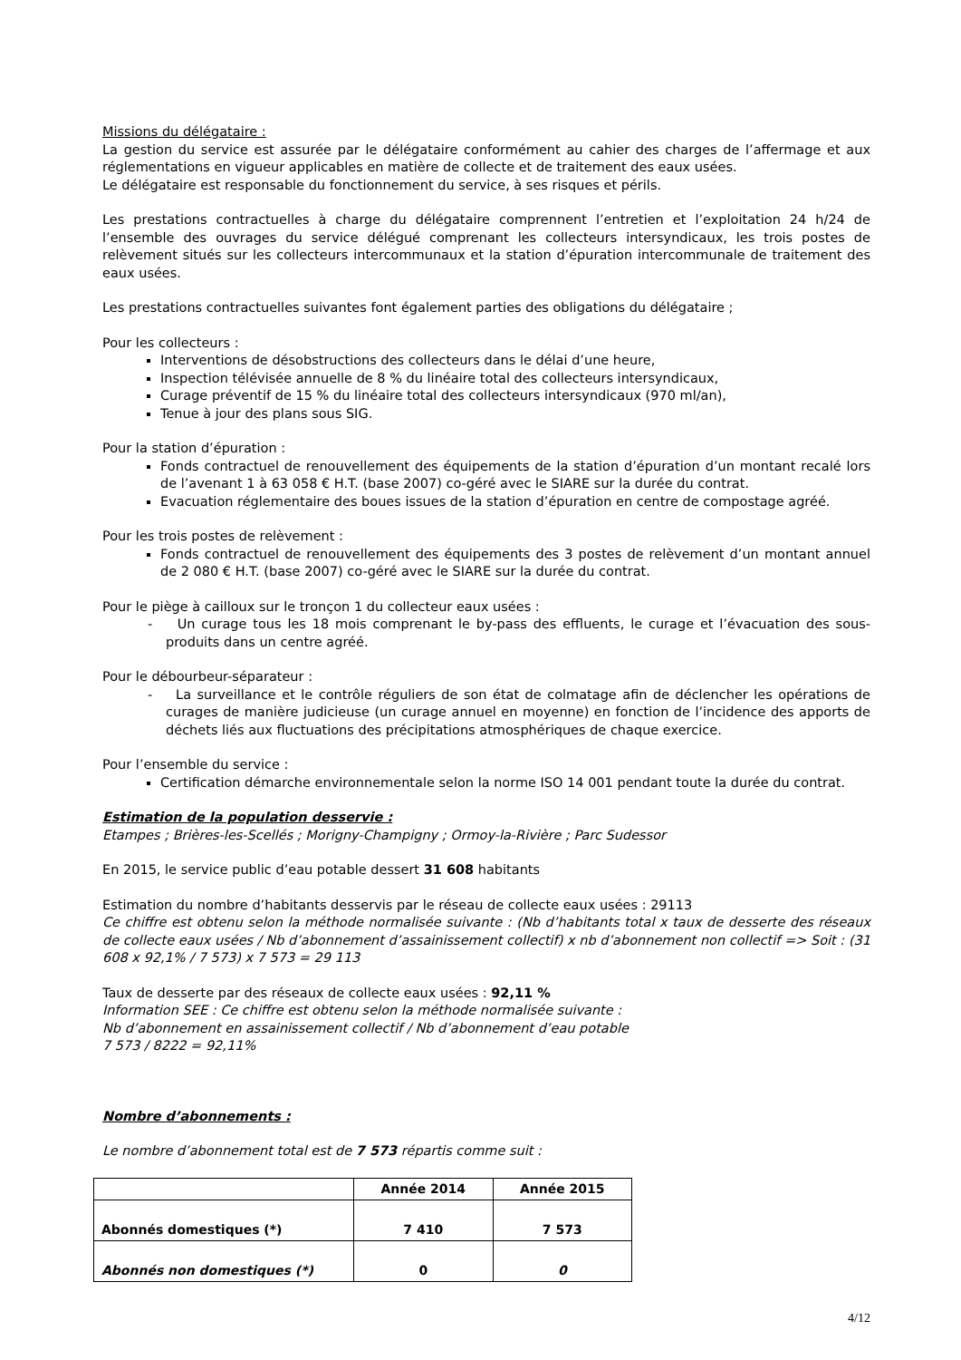Missions du délégataire :
La gestion du service est assurée par le délégataire conformément au cahier des charges de l’affermage et aux réglementations en vigueur applicables en matière de collecte et de traitement des eaux usées.
Le délégataire est responsable du fonctionnement du service, à ses risques et périls.
Les prestations contractuelles à charge du délégataire comprennent l’entretien et l’exploitation 24 h/24 de l’ensemble des ouvrages du service délégué comprenant les collecteurs intersyndicaux, les trois postes de relèvement situés sur les collecteurs intercommunaux et la station d’épuration intercommunale de traitement des eaux usées.
Les prestations contractuelles suivantes font également parties des obligations du délégataire ;
Pour les collecteurs :
Interventions de désobstructions des collecteurs dans le délai d’une heure,
Inspection télévisée annuelle de 8 % du linéaire total des collecteurs intersyndicaux,
Curage préventif de 15 % du linéaire total des collecteurs intersyndicaux (970 ml/an),
Tenue à jour des plans sous SIG.
Pour la station d’épuration :
Fonds contractuel de renouvellement des équipements de la station d’épuration d’un montant recalé lors de l’avenant 1 à 63 058 € H.T. (base 2007) co-géré avec le SIARE sur la durée du contrat.
Evacuation réglementaire des boues issues de la station d’épuration en centre de compostage agréé.
Pour les trois postes de relèvement :
Fonds contractuel de renouvellement des équipements des 3 postes de relèvement d’un montant annuel de 2 080 € H.T. (base 2007) co-géré avec le SIARE sur la durée du contrat.
Pour le piège à cailloux sur le tronçon 1 du collecteur eaux usées :
- Un curage tous les 18 mois comprenant le by-pass des effluents, le curage et l’évacuation des sous-produits dans un centre agréé.
Pour le débourbeur-séparateur :
- La surveillance et le contrôle réguliers de son état de colmatage afin de déclencher les opérations de curages de manière judicieuse (un curage annuel en moyenne) en fonction de l’incidence des apports de déchets liés aux fluctuations des précipitations atmosphériques de chaque exercice.
Pour l’ensemble du service :
Certification démarche environnementale selon la norme ISO 14 001 pendant toute la durée du contrat.
Estimation de la population desservie :
Etampes ; Brières-les-Scellés ; Morigny-Champigny ; Ormoy-la-Rivière ; Parc Sudessor
En 2015, le service public d’eau potable dessert 31 608 habitants
Estimation du nombre d’habitants desservis par le réseau de collecte eaux usées : 29113
Ce chiffre est obtenu selon la méthode normalisée suivante : (Nb d’habitants total x taux de desserte des réseaux de collecte eaux usées / Nb d’abonnement d’assainissement collectif) x nb d’abonnement non collectif => Soit : (31 608 x 92,1% / 7 573) x 7 573 = 29 113
Taux de desserte par des réseaux de collecte eaux usées : 92,11 %
Information SEE : Ce chiffre est obtenu selon la méthode normalisée suivante :
Nb d’abonnement en assainissement collectif / Nb d’abonnement d’eau potable
7 573 / 8222 = 92,11%
Nombre d’abonnements :
Le nombre d’abonnement total est de 7 573 répartis comme suit :
| | Année 2014 | Année 2015 |
| --- | --- | --- |
| Abonnés domestiques (*) | 7 410 | 7 573 |
| Abonnés non domestiques (*) | 0 | 0 |
4/12